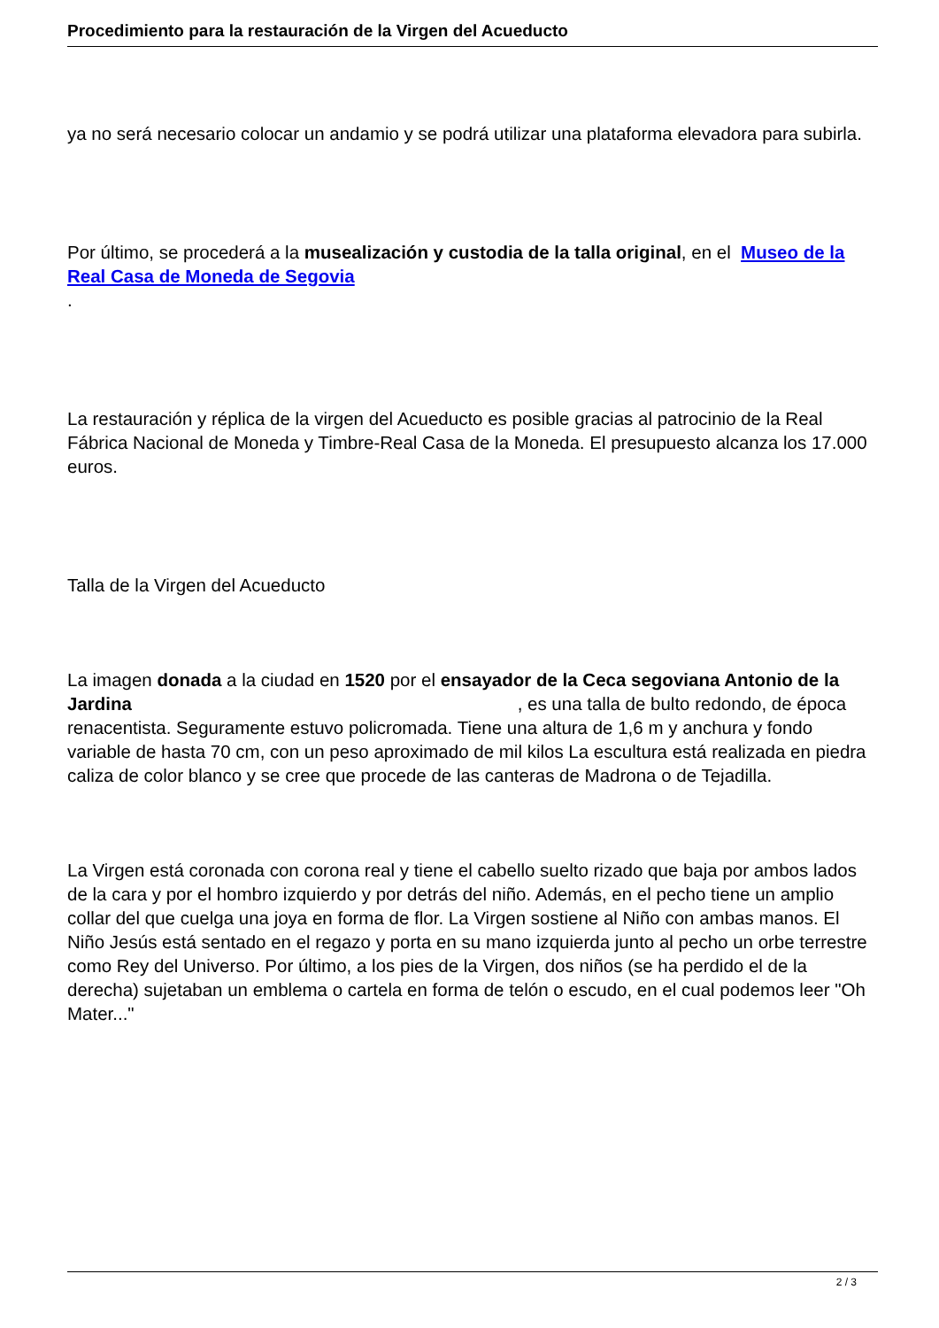Procedimiento para la restauración de la Virgen del Acueducto
ya no será necesario colocar un andamio y se podrá utilizar una plataforma elevadora para subirla.
Por último, se procederá a la musealización y custodia de la talla original, en el Museo de la Real Casa de Moneda de Segovia
.
La restauración y réplica de la virgen del Acueducto es posible gracias al patrocinio de la Real Fábrica Nacional de Moneda y Timbre-Real Casa de la Moneda. El presupuesto alcanza los 17.000 euros.
Talla de la Virgen del Acueducto
La imagen donada a la ciudad en 1520 por el ensayador de la Ceca segoviana Antonio de la Jardina , es una talla de bulto redondo, de época renacentista. Seguramente estuvo policromada. Tiene una altura de 1,6 m y anchura y fondo variable de hasta 70 cm, con un peso aproximado de mil kilos La escultura está realizada en piedra caliza de color blanco y se cree que procede de las canteras de Madrona o de Tejadilla.
La Virgen está coronada con corona real y tiene el cabello suelto rizado que baja por ambos lados de la cara y por el hombro izquierdo y por detrás del niño. Además, en el pecho tiene un amplio collar del que cuelga una joya en forma de flor. La Virgen sostiene al Niño con ambas manos. El Niño Jesús está sentado en el regazo y porta en su mano izquierda junto al pecho un orbe terrestre como Rey del Universo. Por último, a los pies de la Virgen, dos niños (se ha perdido el de la derecha) sujetaban un emblema o cartela en forma de telón o escudo, en el cual podemos leer "Oh Mater..."
2 / 3